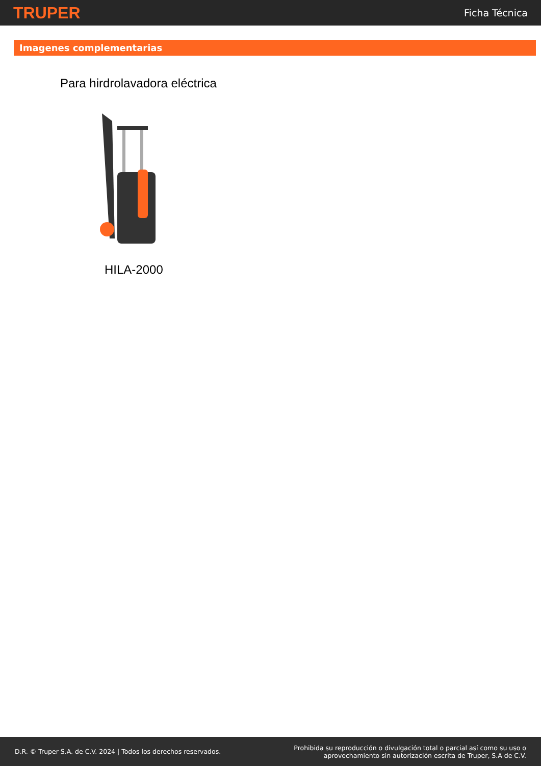TRUPER Ficha Técnica
Imagenes complementarias
Para hirdrolavadora eléctrica
HILA-2000
D.R. © Truper S.A. de C.V. 2024 | Todos los derechos reservados. Prohibida su reproducción o divulgación total o parcial así como su uso o
aprovechamiento sin autorización escrita de Truper, S.A de C.V.